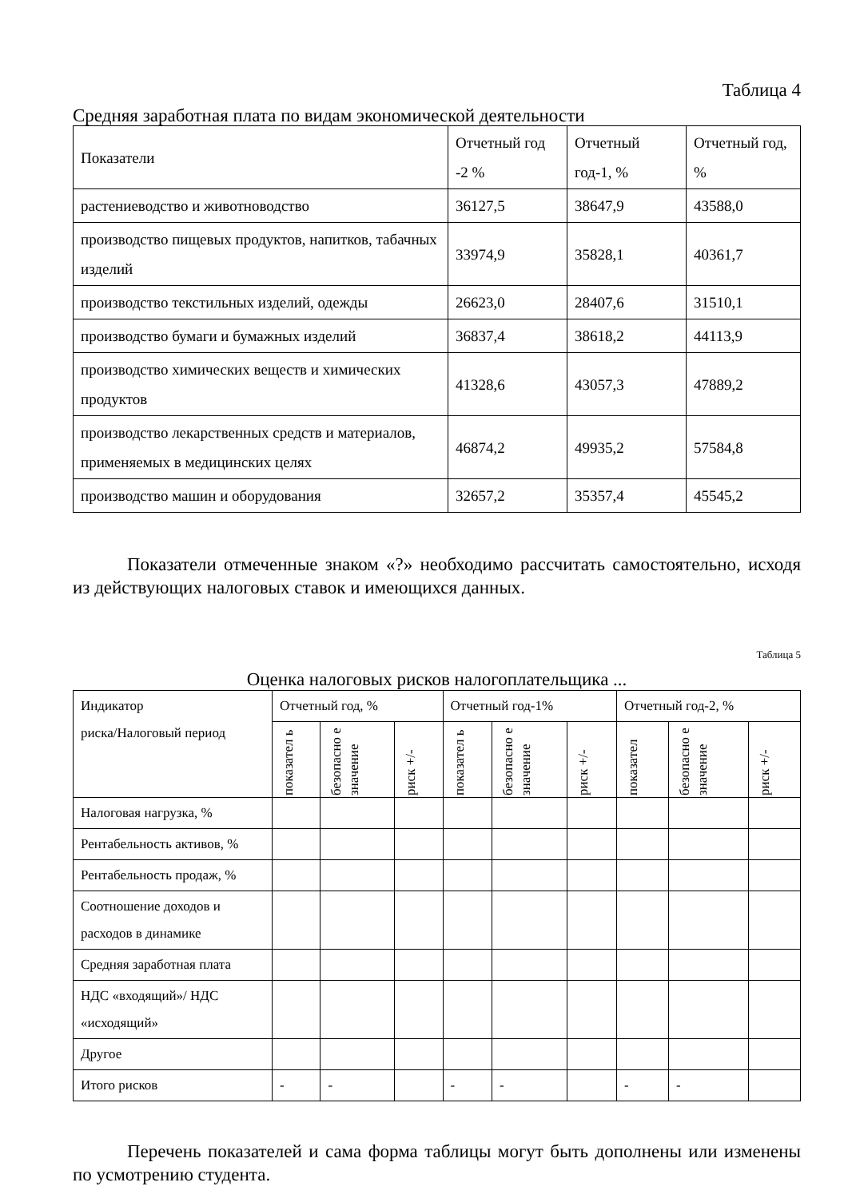Таблица 4
Средняя заработная плата по видам экономической деятельности
| Показатели | Отчетный год -2 % | Отчетный год-1, % | Отчетный год, % |
| растениеводство и животноводство | 36127,5 | 38647,9 | 43588,0 |
| производство пищевых продуктов, напитков, табачных изделий | 33974,9 | 35828,1 | 40361,7 |
| производство текстильных изделий, одежды | 26623,0 | 28407,6 | 31510,1 |
| производство бумаги и бумажных изделий | 36837,4 | 38618,2 | 44113,9 |
| производство химических веществ и химических продуктов | 41328,6 | 43057,3 | 47889,2 |
| производство лекарственных средств и материалов, применяемых в медицинских целях | 46874,2 | 49935,2 | 57584,8 |
| производство машин и оборудования | 32657,2 | 35357,4 | 45545,2 |
Показатели отмеченные знаком «?» необходимо рассчитать самостоятельно, исходя из действующих налоговых ставок и имеющихся данных.
Таблица 5
Оценка налоговых рисков налогоплательщика ...
| Индикатор риска/Налоговый период | Отчетный год, % | | | Отчетный год-1% | | | Отчетный год-2, % | | |
| | показател ь | безопасно е значение | риск +/- | показател ь | безопасно е значение | риск +/- | показател | безопасно е значение | риск +/- |
| Налоговая нагрузка, % | | | | | | | | | |
| Рентабельность активов, % | | | | | | | | | |
| Рентабельность продаж, % | | | | | | | | | |
| Соотношение доходов и расходов в динамике | | | | | | | | | |
| Средняя заработная плата | | | | | | | | | |
| НДС «входящий»/ НДС «исходящий» | | | | | | | | | |
| Другое | | | | | | | | | |
| Итого рисков | - | - | | - | - | | - | - | |
Перечень показателей и сама форма таблицы могут быть дополнены или изменены по усмотрению студента.